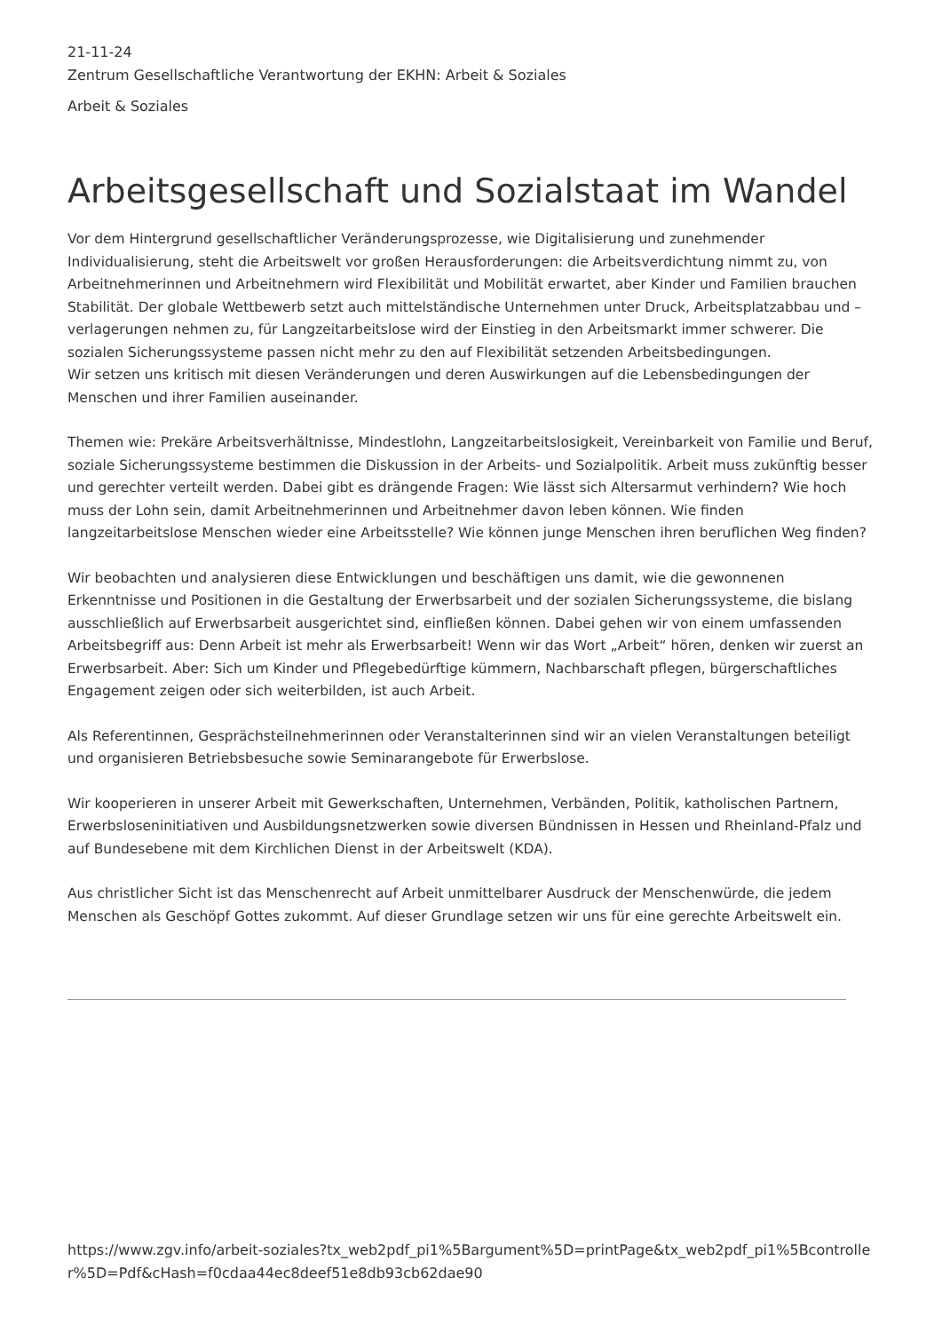21-11-24
Zentrum Gesellschaftliche Verantwortung der EKHN: Arbeit & Soziales
Arbeit & Soziales
Arbeitsgesellschaft und Sozialstaat im Wandel
Vor dem Hintergrund gesellschaftlicher Veränderungsprozesse, wie Digitalisierung und zunehmender Individualisierung, steht die Arbeitswelt vor großen Herausforderungen: die Arbeitsverdichtung nimmt zu, von Arbeitnehmerinnen und Arbeitnehmern wird Flexibilität und Mobilität erwartet, aber Kinder und Familien brauchen Stabilität. Der globale Wettbewerb setzt auch mittelständische Unternehmen unter Druck, Arbeitsplatzabbau und –verlagerungen nehmen zu, für Langzeitarbeitslose wird der Einstieg in den Arbeitsmarkt immer schwerer. Die sozialen Sicherungssysteme passen nicht mehr zu den auf Flexibilität setzenden Arbeitsbedingungen.
Wir setzen uns kritisch mit diesen Veränderungen und deren Auswirkungen auf die Lebensbedingungen der Menschen und ihrer Familien auseinander.
Themen wie: Prekäre Arbeitsverhältnisse, Mindestlohn, Langzeitarbeitslosigkeit, Vereinbarkeit von Familie und Beruf, soziale Sicherungssysteme bestimmen die Diskussion in der Arbeits- und Sozialpolitik. Arbeit muss zukünftig besser und gerechter verteilt werden. Dabei gibt es drängende Fragen: Wie lässt sich Altersarmut verhindern? Wie hoch muss der Lohn sein, damit Arbeitnehmerinnen und Arbeitnehmer davon leben können. Wie finden langzeitarbeitslose Menschen wieder eine Arbeitsstelle? Wie können junge Menschen ihren beruflichen Weg finden?
Wir beobachten und analysieren diese Entwicklungen und beschäftigen uns damit, wie die gewonnenen Erkenntnisse und Positionen in die Gestaltung der Erwerbsarbeit und der sozialen Sicherungssysteme, die bislang ausschließlich auf Erwerbsarbeit ausgerichtet sind, einfließen können. Dabei gehen wir von einem umfassenden Arbeitsbegriff aus: Denn Arbeit ist mehr als Erwerbsarbeit! Wenn wir das Wort „Arbeit“ hören, denken wir zuerst an Erwerbsarbeit. Aber: Sich um Kinder und Pflegebedürftige kümmern, Nachbarschaft pflegen, bürgerschaftliches Engagement zeigen oder sich weiterbilden, ist auch Arbeit.
Als Referentinnen, Gesprächsteilnehmerinnen oder Veranstalterinnen sind wir an vielen Veranstaltungen beteiligt und organisieren Betriebsbesuche sowie Seminarangebote für Erwerbslose.
Wir kooperieren in unserer Arbeit mit Gewerkschaften, Unternehmen, Verbänden, Politik, katholischen Partnern, Erwerbsloseninitiativen und Ausbildungsnetzwerken sowie diversen Bündnissen in Hessen und Rheinland-Pfalz und auf Bundesebene mit dem Kirchlichen Dienst in der Arbeitswelt (KDA).
Aus christlicher Sicht ist das Menschenrecht auf Arbeit unmittelbarer Ausdruck der Menschenwürde, die jedem Menschen als Geschöpf Gottes zukommt. Auf dieser Grundlage setzen wir uns für eine gerechte Arbeitswelt ein.
https://www.zgv.info/arbeit-soziales?tx_web2pdf_pi1%5Bargument%5D=printPage&tx_web2pdf_pi1%5Bcontroller%5D=Pdf&cHash=f0cdaa44ec8deef51e8db93cb62dae90